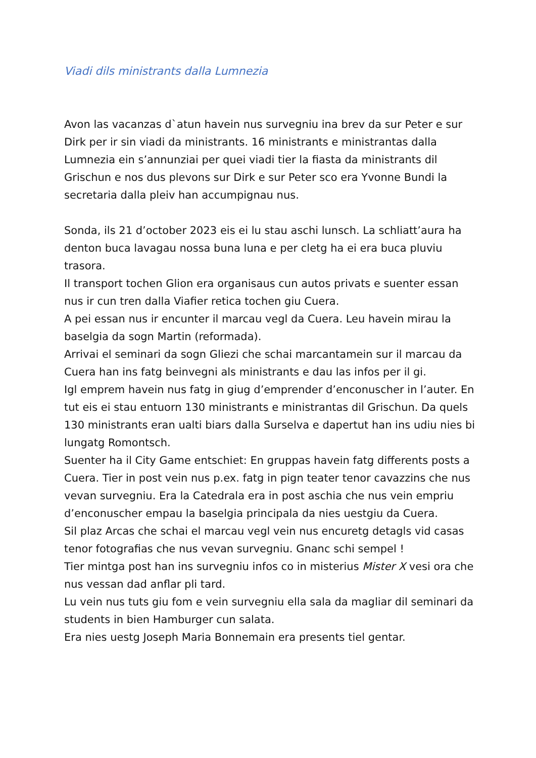Viadi dils ministrants dalla Lumnezia
Avon las vacanzas d`atun havein nus survegniu ina brev da sur Peter e sur Dirk per ir sin viadi da ministrants. 16 ministrants e ministrantas dalla Lumnezia ein s’annunziai per quei viadi tier la fiasta da ministrants dil Grischun e nos dus plevons sur Dirk e sur Peter sco era Yvonne Bundi la secretaria dalla pleiv han accumpignau nus.
Sonda, ils 21 d’october 2023 eis ei lu stau aschi lunsch. La schliatt’aura ha denton buca lavagau nossa buna luna e per cletg ha ei era buca pluviu trasora.
Il transport tochen Glion era organisaus cun autos privats e suenter essan nus ir cun tren dalla Viafier retica tochen giu Cuera.
A pei essan nus ir encunter il marcau vegl da Cuera. Leu havein mirau la baselgia da sogn Martin (reformada).
Arrivai el seminari da sogn Gliezi che schai marcantamein sur il marcau da Cuera han ins fatg beinvegni als ministrants e dau las infos per il gi.
Igl emprem havein nus fatg in giug d’emprender d’enconuscher in l’auter. En tut eis ei stau entuorn 130 ministrants e ministrantas dil Grischun. Da quels 130 ministrants eran ualti biars dalla Surselva e dapertut han ins udiu nies bi lungatg Romontsch.
Suenter ha il City Game entschiet: En gruppas havein fatg differents posts a Cuera. Tier in post vein nus p.ex. fatg in pign teater tenor cavazzins che nus vevan survegniu. Era la Catedrala era in post aschia che nus vein empriu d’enconuscher empau la baselgia principala da nies uestgiu da Cuera.
Sil plaz Arcas che schai el marcau vegl vein nus encuretg detagls vid casas tenor fotografias che nus vevan survegniu. Gnanc schi sempel !
Tier mintga post han ins survegniu infos co in misterius Mister X vesi ora che nus vessan dad anflar pli tard.
Lu vein nus tuts giu fom e vein survegniu ella sala da magliar dil seminari da students in bien Hamburger cun salata.
Era nies uestg Joseph Maria Bonnemain era presents tiel gentar.